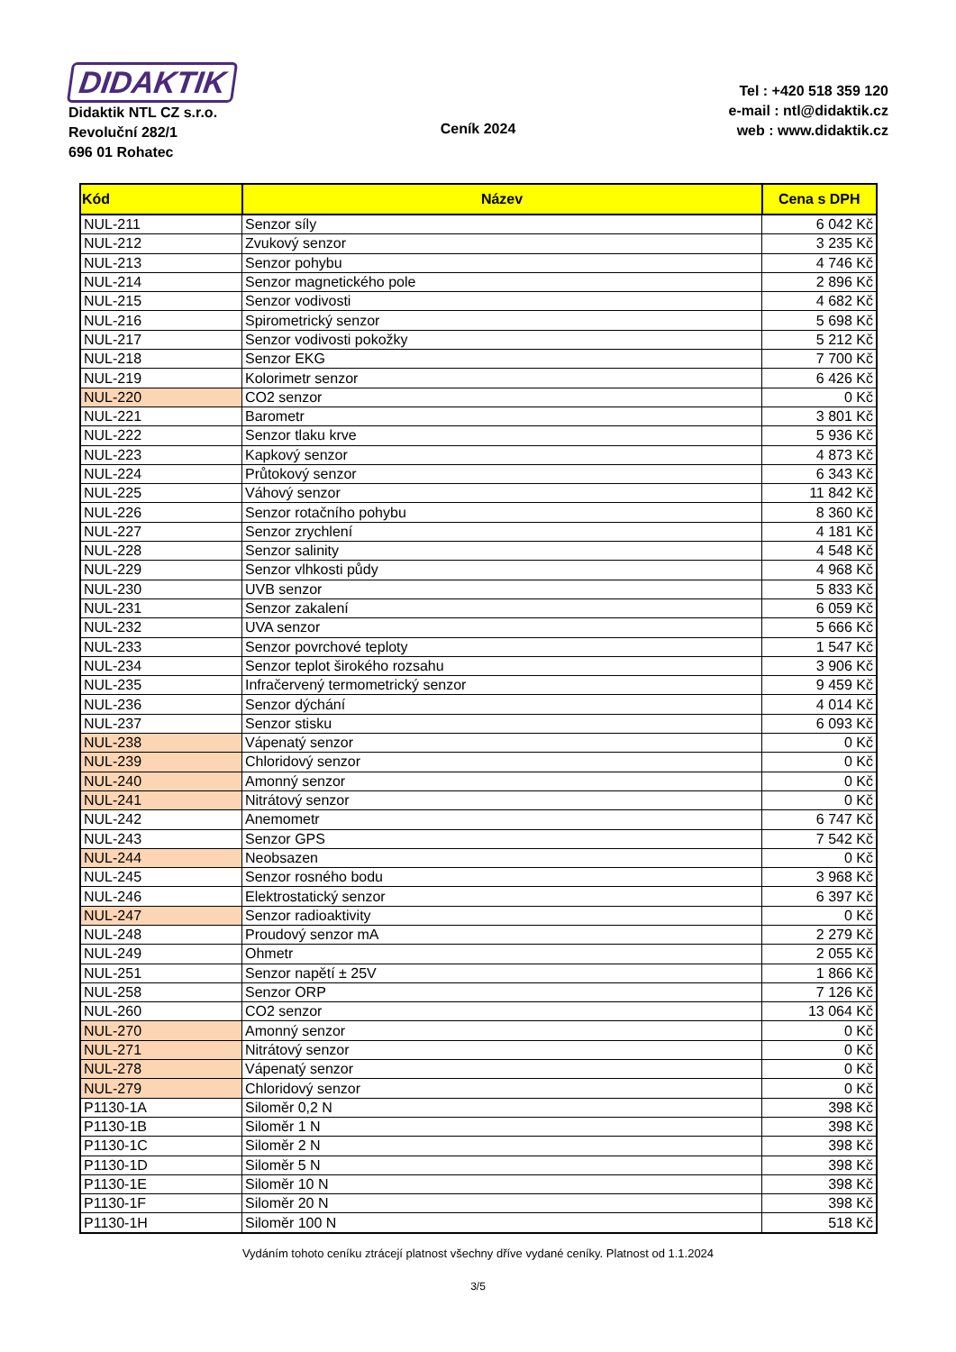DIDAKTIK
Didaktik NTL CZ s.r.o.
Revoluční 282/1
696 01 Rohatec
Ceník 2024
Tel : +420 518 359 120
e-mail : ntl@didaktik.cz
web : www.didaktik.cz
| Kód | Název | Cena s DPH |
| --- | --- | --- |
| NUL-211 | Senzor síly | 6 042 Kč |
| NUL-212 | Zvukový senzor | 3 235 Kč |
| NUL-213 | Senzor pohybu | 4 746 Kč |
| NUL-214 | Senzor magnetického pole | 2 896 Kč |
| NUL-215 | Senzor vodivosti | 4 682 Kč |
| NUL-216 | Spirometrický senzor | 5 698 Kč |
| NUL-217 | Senzor vodivosti pokožky | 5 212 Kč |
| NUL-218 | Senzor EKG | 7 700 Kč |
| NUL-219 | Kolorimetr senzor | 6 426 Kč |
| NUL-220 | CO2 senzor | 0 Kč |
| NUL-221 | Barometr | 3 801 Kč |
| NUL-222 | Senzor tlaku krve | 5 936 Kč |
| NUL-223 | Kapkový senzor | 4 873 Kč |
| NUL-224 | Průtokový senzor | 6 343 Kč |
| NUL-225 | Váhový senzor | 11 842 Kč |
| NUL-226 | Senzor rotačního pohybu | 8 360 Kč |
| NUL-227 | Senzor zrychlení | 4 181 Kč |
| NUL-228 | Senzor salinity | 4 548 Kč |
| NUL-229 | Senzor vlhkosti půdy | 4 968 Kč |
| NUL-230 | UVB senzor | 5 833 Kč |
| NUL-231 | Senzor zakalení | 6 059 Kč |
| NUL-232 | UVA senzor | 5 666 Kč |
| NUL-233 | Senzor povrchové teploty | 1 547 Kč |
| NUL-234 | Senzor teplot širokého rozsahu | 3 906 Kč |
| NUL-235 | Infračervený termometrický senzor | 9 459 Kč |
| NUL-236 | Senzor dýchání | 4 014 Kč |
| NUL-237 | Senzor stisku | 6 093 Kč |
| NUL-238 | Vápenatý senzor | 0 Kč |
| NUL-239 | Chloridový senzor | 0 Kč |
| NUL-240 | Amonný senzor | 0 Kč |
| NUL-241 | Nitrátový senzor | 0 Kč |
| NUL-242 | Anemometr | 6 747 Kč |
| NUL-243 | Senzor GPS | 7 542 Kč |
| NUL-244 | Neobsazen | 0 Kč |
| NUL-245 | Senzor rosného bodu | 3 968 Kč |
| NUL-246 | Elektrostatický senzor | 6 397 Kč |
| NUL-247 | Senzor radioaktivity | 0 Kč |
| NUL-248 | Proudový senzor mA | 2 279 Kč |
| NUL-249 | Ohmetr | 2 055 Kč |
| NUL-251 | Senzor napětí ± 25V | 1 866 Kč |
| NUL-258 | Senzor ORP | 7 126 Kč |
| NUL-260 | CO2 senzor | 13 064 Kč |
| NUL-270 | Amonný senzor | 0 Kč |
| NUL-271 | Nitrátový senzor | 0 Kč |
| NUL-278 | Vápenatý senzor | 0 Kč |
| NUL-279 | Chloridový senzor | 0 Kč |
| P1130-1A | Siloměr 0,2 N | 398 Kč |
| P1130-1B | Siloměr 1 N | 398 Kč |
| P1130-1C | Siloměr 2 N | 398 Kč |
| P1130-1D | Siloměr 5 N | 398 Kč |
| P1130-1E | Siloměr 10 N | 398 Kč |
| P1130-1F | Siloměr 20 N | 398 Kč |
| P1130-1H | Siloměr 100 N | 518 Kč |
Vydáním tohoto ceníku ztrácejí platnost všechny dříve vydané ceníky. Platnost od 1.1.2024
3/5